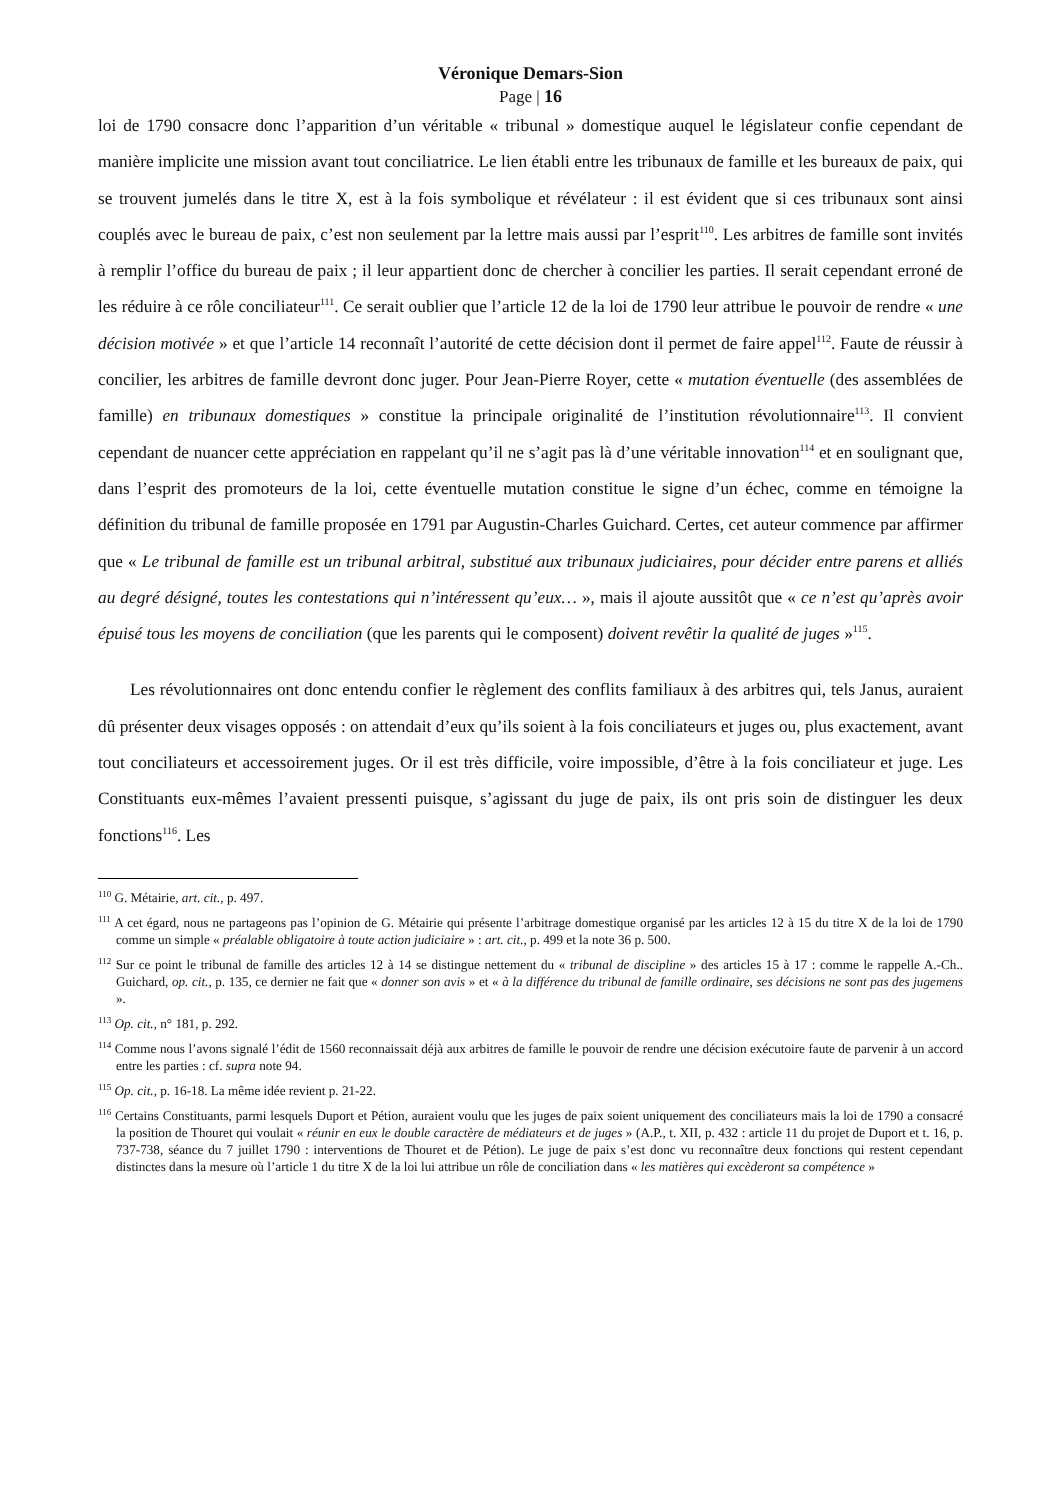Véronique Demars-Sion
Page | 16
loi de 1790 consacre donc l’apparition d’un véritable « tribunal » domestique auquel le législateur confie cependant de manière implicite une mission avant tout conciliatrice. Le lien établi entre les tribunaux de famille et les bureaux de paix, qui se trouvent jumelés dans le titre X, est à la fois symbolique et révélateur : il est évident que si ces tribunaux sont ainsi couplés avec le bureau de paix, c’est non seulement par la lettre mais aussi par l’esprit<sup>110</sup>. Les arbitres de famille sont invités à remplir l’office du bureau de paix ; il leur appartient donc de chercher à concilier les parties. Il serait cependant erroné de les réduire à ce rôle conciliateur<sup>111</sup>. Ce serait oublier que l’article 12 de la loi de 1790 leur attribue le pouvoir de rendre « une décision motivée » et que l’article 14 reconnaît l’autorité de cette décision dont il permet de faire appel<sup>112</sup>. Faute de réussir à concilier, les arbitres de famille devront donc juger. Pour Jean-Pierre Royer, cette « mutation éventuelle (des assemblées de famille) en tribunaux domestiques » constitue la principale originalité de l’institution révolutionnaire<sup>113</sup>. Il convient cependant de nuancer cette appréciation en rappelant qu’il ne s’agit pas là d’une véritable innovation<sup>114</sup> et en soulignant que, dans l’esprit des promoteurs de la loi, cette éventuelle mutation constitue le signe d’un échec, comme en témoigne la définition du tribunal de famille proposée en 1791 par Augustin-Charles Guichard. Certes, cet auteur commence par affirmer que « Le tribunal de famille est un tribunal arbitral, substitué aux tribunaux judiciaires, pour décider entre parens et alliés au degré désigné, toutes les contestations qui n’intéressent qu’eux… », mais il ajoute aussitôt que « ce n’est qu’après avoir épuisé tous les moyens de conciliation (que les parents qui le composent) doivent revêtir la qualité de juges »<sup>115</sup>.
Les révolutionnaires ont donc entendu confier le règlement des conflits familiaux à des arbitres qui, tels Janus, auraient dû présenter deux visages opposés : on attendait d’eux qu’ils soient à la fois conciliateurs et juges ou, plus exactement, avant tout conciliateurs et accessoirement juges. Or il est très difficile, voire impossible, d’être à la fois conciliateur et juge. Les Constituants eux-mêmes l’avaient pressenti puisque, s’agissant du juge de paix, ils ont pris soin de distinguer les deux fonctions<sup>116</sup>. Les
<sup>110</sup> G. Métairie, art. cit., p. 497.
<sup>111</sup> A cet égard, nous ne partageons pas l’opinion de G. Métairie qui présente l’arbitrage domestique organisé par les articles 12 à 15 du titre X de la loi de 1790 comme un simple « préalable obligatoire à toute action judiciaire » : art. cit., p. 499 et la note 36 p. 500.
<sup>112</sup> Sur ce point le tribunal de famille des articles 12 à 14 se distingue nettement du « tribunal de discipline » des articles 15 à 17 : comme le rappelle A.-Ch.. Guichard, op. cit., p. 135, ce dernier ne fait que « donner son avis » et « à la différence du tribunal de famille ordinaire, ses décisions ne sont pas des jugemens ».
<sup>113</sup> Op. cit., n° 181, p. 292.
<sup>114</sup> Comme nous l’avons signalé l’édit de 1560 reconnaissait déjà aux arbitres de famille le pouvoir de rendre une décision exécutoire faute de parvenir à un accord entre les parties : cf. supra note 94.
<sup>115</sup> Op. cit., p. 16-18. La même idée revient p. 21-22.
<sup>116</sup> Certains Constituants, parmi lesquels Duport et Pétion, auraient voulu que les juges de paix soient uniquement des conciliateurs mais la loi de 1790 a consacré la position de Thouret qui voulait « réunir en eux le double caractère de médiateurs et de juges » (A.P., t. XII, p. 432 : article 11 du projet de Duport et t. 16, p. 737-738, séance du 7 juillet 1790 : interventions de Thouret et de Pétion). Le juge de paix s’est donc vu reconnaître deux fonctions qui restent cependant distinctes dans la mesure où l’article 1 du titre X de la loi lui attribue un rôle de conciliation dans « les matières qui excèderont sa compétence »